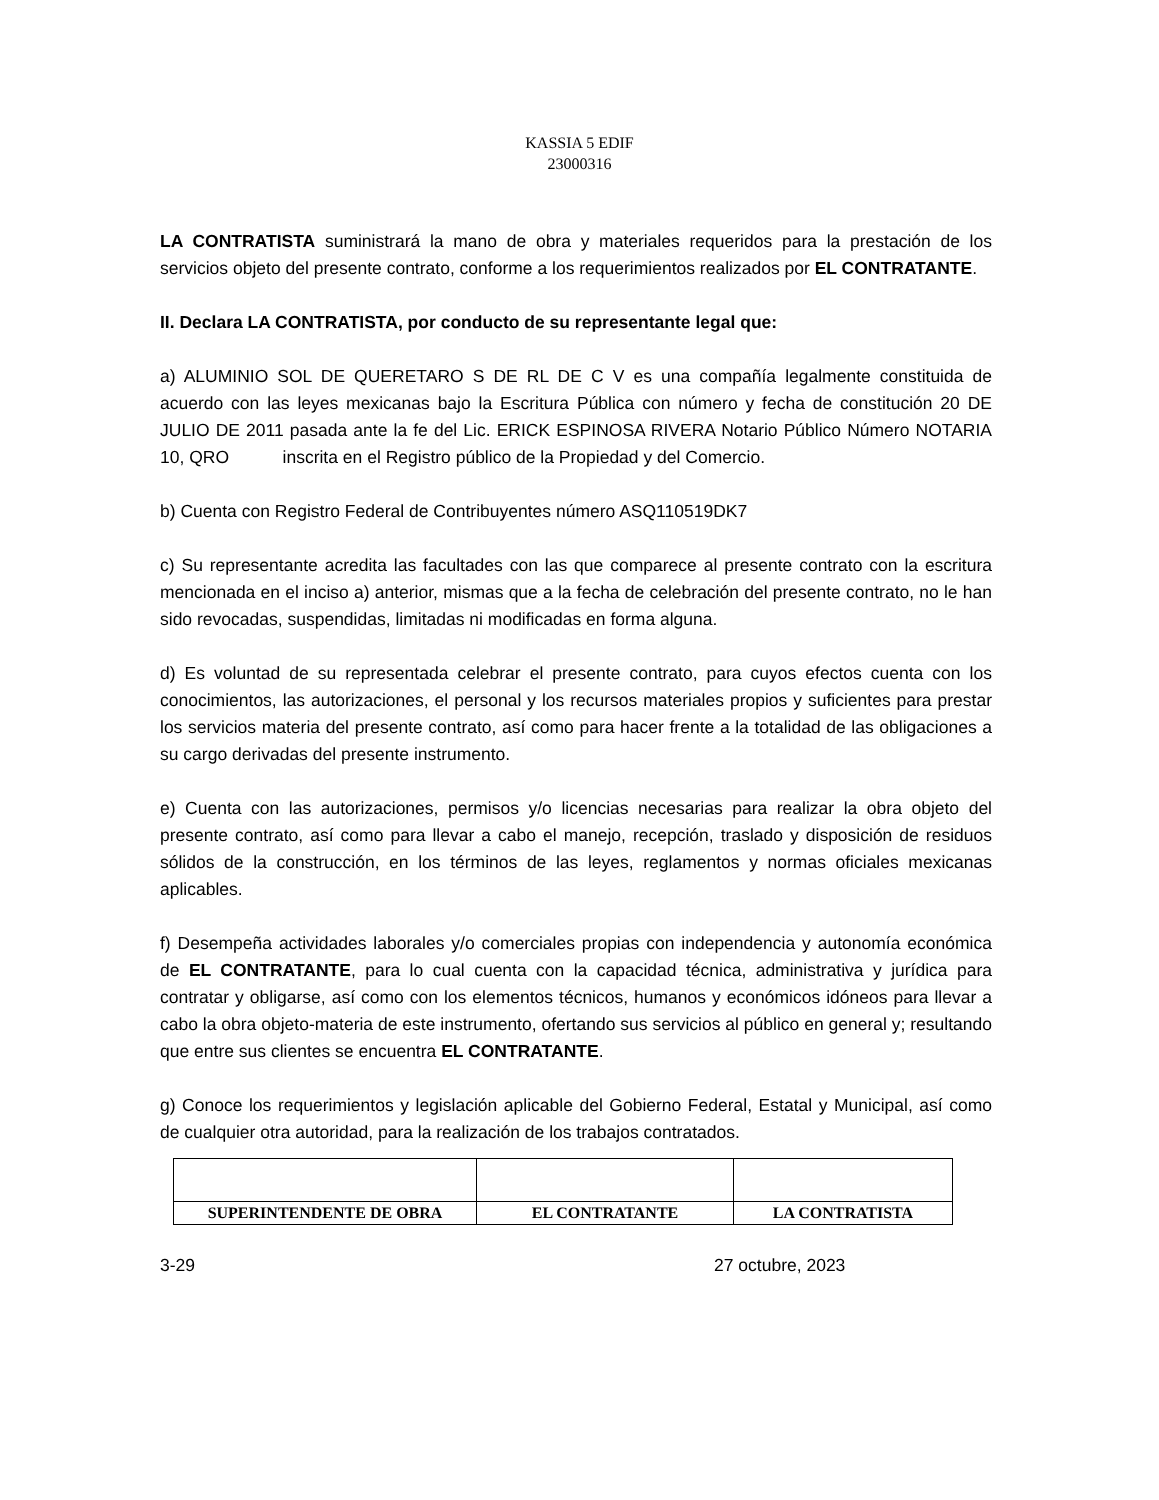KASSIA 5 EDIF
23000316
LA CONTRATISTA suministrará la mano de obra y materiales requeridos para la prestación de los servicios objeto del presente contrato, conforme a los requerimientos realizados por EL CONTRATANTE.
II. Declara LA CONTRATISTA, por conducto de su representante legal que:
a) ALUMINIO SOL DE QUERETARO S DE RL DE C V es una compañía legalmente constituida de acuerdo con las leyes mexicanas bajo la Escritura Pública con número y fecha de constitución 20 DE JULIO DE 2011 pasada ante la fe del Lic. ERICK ESPINOSA RIVERA Notario Público Número NOTARIA 10, QRO inscrita en el Registro público de la Propiedad y del Comercio.
b) Cuenta con Registro Federal de Contribuyentes número ASQ110519DK7
c) Su representante acredita las facultades con las que comparece al presente contrato con la escritura mencionada en el inciso a) anterior, mismas que a la fecha de celebración del presente contrato, no le han sido revocadas, suspendidas, limitadas ni modificadas en forma alguna.
d) Es voluntad de su representada celebrar el presente contrato, para cuyos efectos cuenta con los conocimientos, las autorizaciones, el personal y los recursos materiales propios y suficientes para prestar los servicios materia del presente contrato, así como para hacer frente a la totalidad de las obligaciones a su cargo derivadas del presente instrumento.
e) Cuenta con las autorizaciones, permisos y/o licencias necesarias para realizar la obra objeto del presente contrato, así como para llevar a cabo el manejo, recepción, traslado y disposición de residuos sólidos de la construcción, en los términos de las leyes, reglamentos y normas oficiales mexicanas aplicables.
f) Desempeña actividades laborales y/o comerciales propias con independencia y autonomía económica de EL CONTRATANTE, para lo cual cuenta con la capacidad técnica, administrativa y jurídica para contratar y obligarse, así como con los elementos técnicos, humanos y económicos idóneos para llevar a cabo la obra objeto-materia de este instrumento, ofertando sus servicios al público en general y; resultando que entre sus clientes se encuentra EL CONTRATANTE.
g) Conoce los requerimientos y legislación aplicable del Gobierno Federal, Estatal y Municipal, así como de cualquier otra autoridad, para la realización de los trabajos contratados.
| SUPERINTENDENTE DE OBRA | EL CONTRATANTE | LA CONTRATISTA |
3-29 27 octubre, 2023